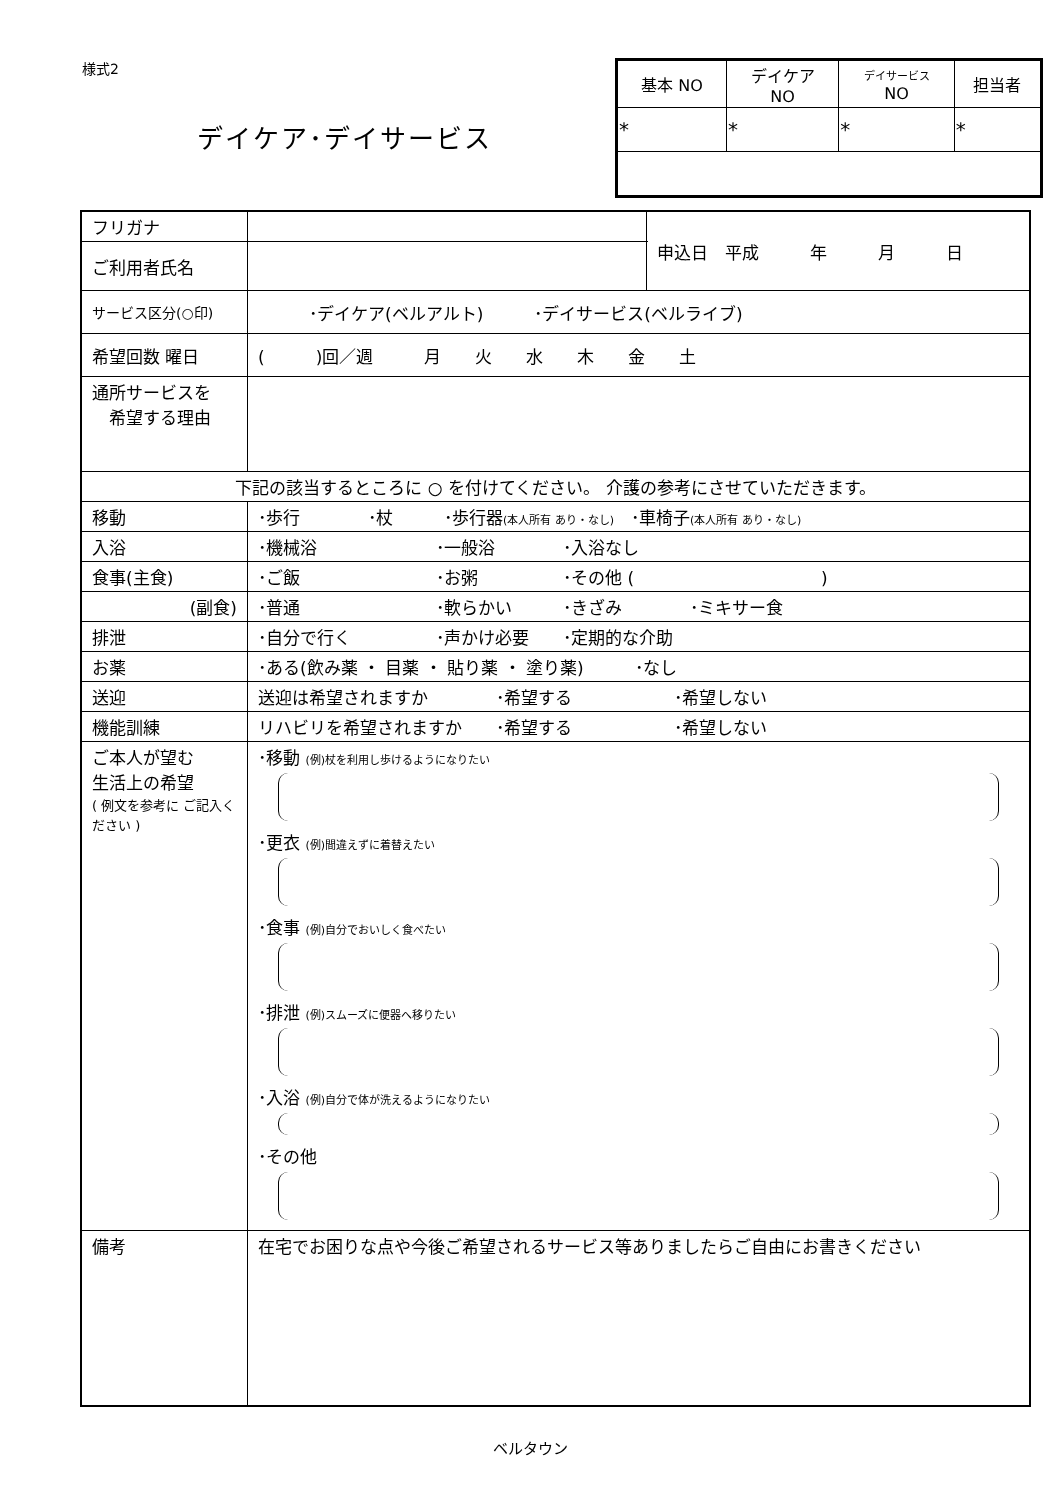様式2
デイケア･デイサービス
| 基本 NO | デイケア NO | デイサービス NO | 担当者 |
| * | * | * | * |
| フリガナ | | 申込日 平成 年 月 日 |
| ご利用者氏名 | | |
| サービス区分(○印) | ･デイケア(ベルアルト) ･デイサービス(ベルライブ) | |
| 希望回数 曜日 | ( )回／週 月 火 水 木 金 土 | |
| 通所サービスを 希望する理由 | | |
| 下記の該当するところに ○ を付けてください。 介護の参考にさせていただきます。 | | |
| 移動 | ･歩行 ･杖 ･歩行器 (本人所有 あり・なし) ･車椅子 (本人所有 あり・なし) | |
| 入浴 | ･機械浴 ･一般浴 ･入浴なし | |
| 食事(主食) | ･ご飯 ･お粥 ･その他 ( ) | |
| (副食) | ･普通 ･軟らかい ･きざみ ･ミキサー食 | |
| 排泄 | ･自分で行く ･声かけ必要 ･定期的な介助 | |
| お薬 | ･ある(飲み薬 ・ 目薬 ・ 貼り薬 ・ 塗り薬) ･なし | |
| 送迎 | 送迎は希望されますか ･希望する ･希望しない | |
| 機能訓練 | リハビリを希望されますか ･希望する ･希望しない | |
| ご本人が望む 生活上の希望 ( 例文を参考に ご記入ください ) | ･移動 (例)杖を利用し歩けるようになりたい ･更衣 (例)間違えずに着替えたい ･食事 (例)自分でおいしく食べたい ･排泄 (例)スムーズに便器へ移りたい ･入浴 (例)自分で体が洗えるようになりたい ･その他 | |
| 備考 | 在宅でお困りな点や今後ご希望されるサービス等ありましたらご自由にお書きください | |
ベルタウン